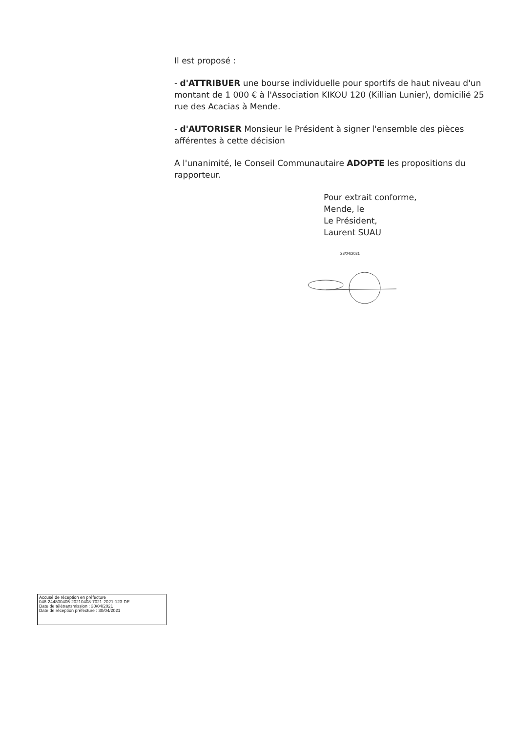Il est proposé :
- d'ATTRIBUER une bourse individuelle pour sportifs de haut niveau d'un montant de 1 000 € à l'Association KIKOU 120 (Killian Lunier), domicilié 25 rue des Acacias à Mende.
- d'AUTORISER Monsieur le Président à signer l'ensemble des pièces afférentes à cette décision
A l'unanimité, le Conseil Communautaire ADOPTE les propositions du rapporteur.
Pour extrait conforme,
Mende, le
Le Président,
Laurent SUAU
28/04/2021
Accusé de réception en préfecture
048-244800405-20210408-7021-2021-123-DE
Date de télétransmission : 30/04/2021
Date de réception préfecture : 30/04/2021